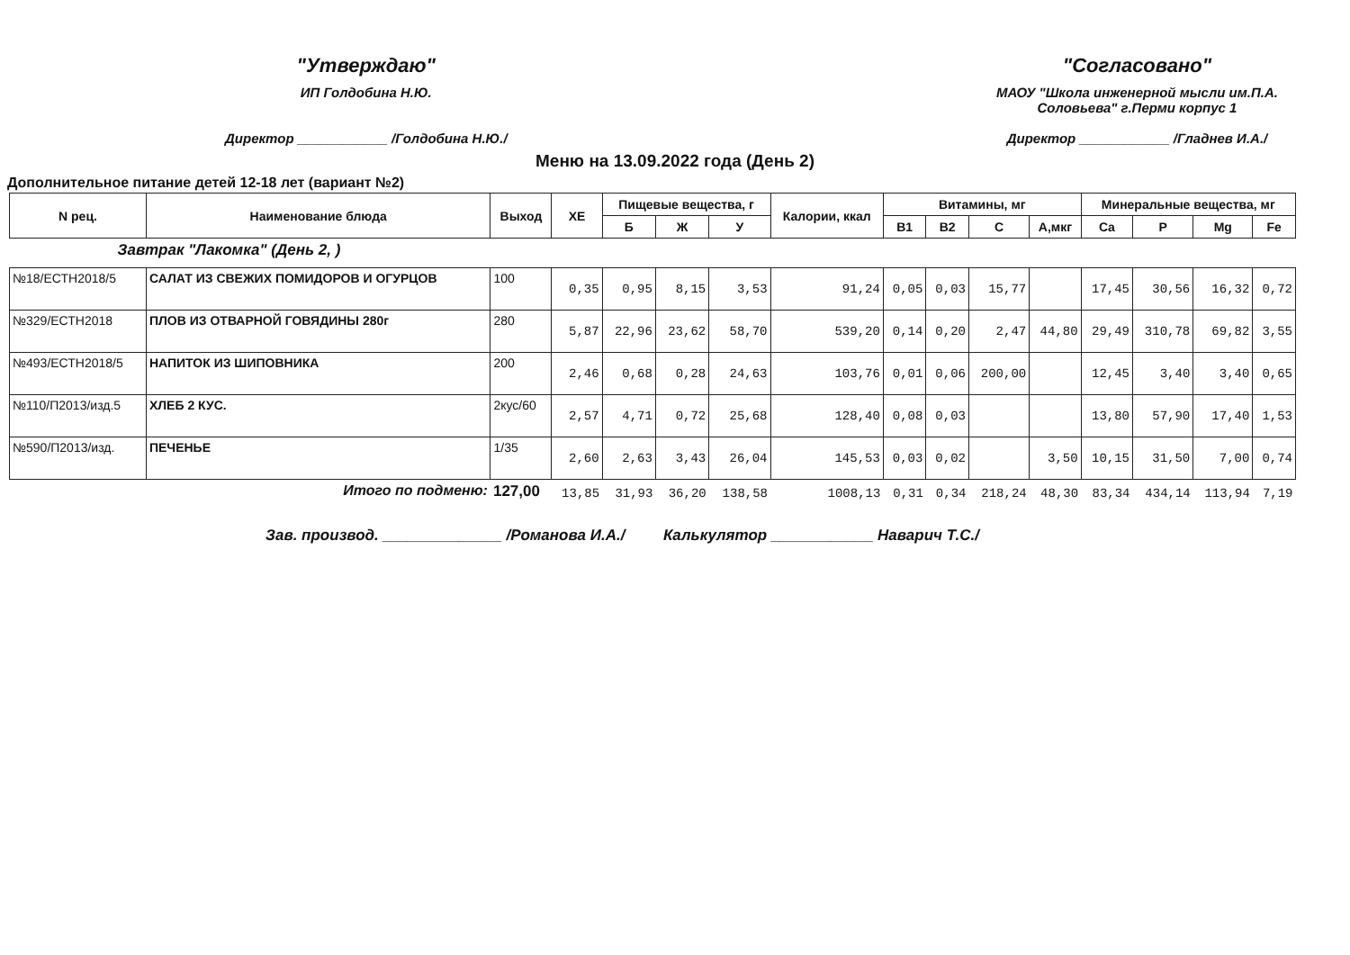"Утверждаю"
ИП Голдобина Н.Ю.
Директор ____________ /Голдобина Н.Ю./
"Согласовано"
МАОУ "Школа инженерной мысли им.П.А.
Соловьева" г.Перми корпус 1
Директор ____________ /Гладнев И.А./
Меню на 13.09.2022 года (День 2)
Дополнительное питание детей 12-18 лет (вариант №2)
| N рец. | Наименование блюда | Выход | ХЕ | Пищевые вещества, г | | | Калории, ккал | Витамины, мг | | | | Минеральные вещества, мг | | | |
| --- | --- | --- | --- | --- | --- | --- | --- | --- | --- | --- | --- | --- | --- | --- | --- |
| | | | | Б | Ж | У | | В1 | В2 | С | А,мкг | Ca | P | Mg | Fe |
| Завтрак "Лакомка" (День 2, ) | | | | | | | | | | | | | | | |
| №18/ЕСТН2018/5 | САЛАТ ИЗ СВЕЖИХ ПОМИДОРОВ И ОГУРЦОВ | 100 | 0,35 | 0,95 | 8,15 | 3,53 | 91,24 | 0,05 | 0,03 | 15,77 | | 17,45 | 30,56 | 16,32 | 0,72 |
| №329/ЕСТН2018 | ПЛОВ ИЗ ОТВАРНОЙ ГОВЯДИНЫ 280г | 280 | 5,87 | 22,96 | 23,62 | 58,70 | 539,20 | 0,14 | 0,20 | 2,47 | 44,80 | 29,49 | 310,78 | 69,82 | 3,55 |
| №493/ЕСТН2018/5 | НАПИТОК ИЗ ШИПОВНИКА | 200 | 2,46 | 0,68 | 0,28 | 24,63 | 103,76 | 0,01 | 0,06 | 200,00 | | 12,45 | 3,40 | 3,40 | 0,65 |
| №110/П2013/изд.5 | ХЛЕБ 2 КУС. | 2кус/60 | 2,57 | 4,71 | 0,72 | 25,68 | 128,40 | 0,08 | 0,03 | | | 13,80 | 57,90 | 17,40 | 1,53 |
| №590/П2013/изд. | ПЕЧЕНЬЕ | 1/35 | 2,60 | 2,63 | 3,43 | 26,04 | 145,53 | 0,03 | 0,02 | | 3,50 | 10,15 | 31,50 | 7,00 | 0,74 |
| Итого по подменю: | | 127,00 | 13,85 | 31,93 | 36,20 | 138,58 | 1008,13 | 0,31 | 0,34 | 218,24 | 48,30 | 83,34 | 434,14 | 113,94 | 7,19 |
Зав. производ. ______________ /Романова И.А./ Калькулятор ____________ Наварич Т.С./